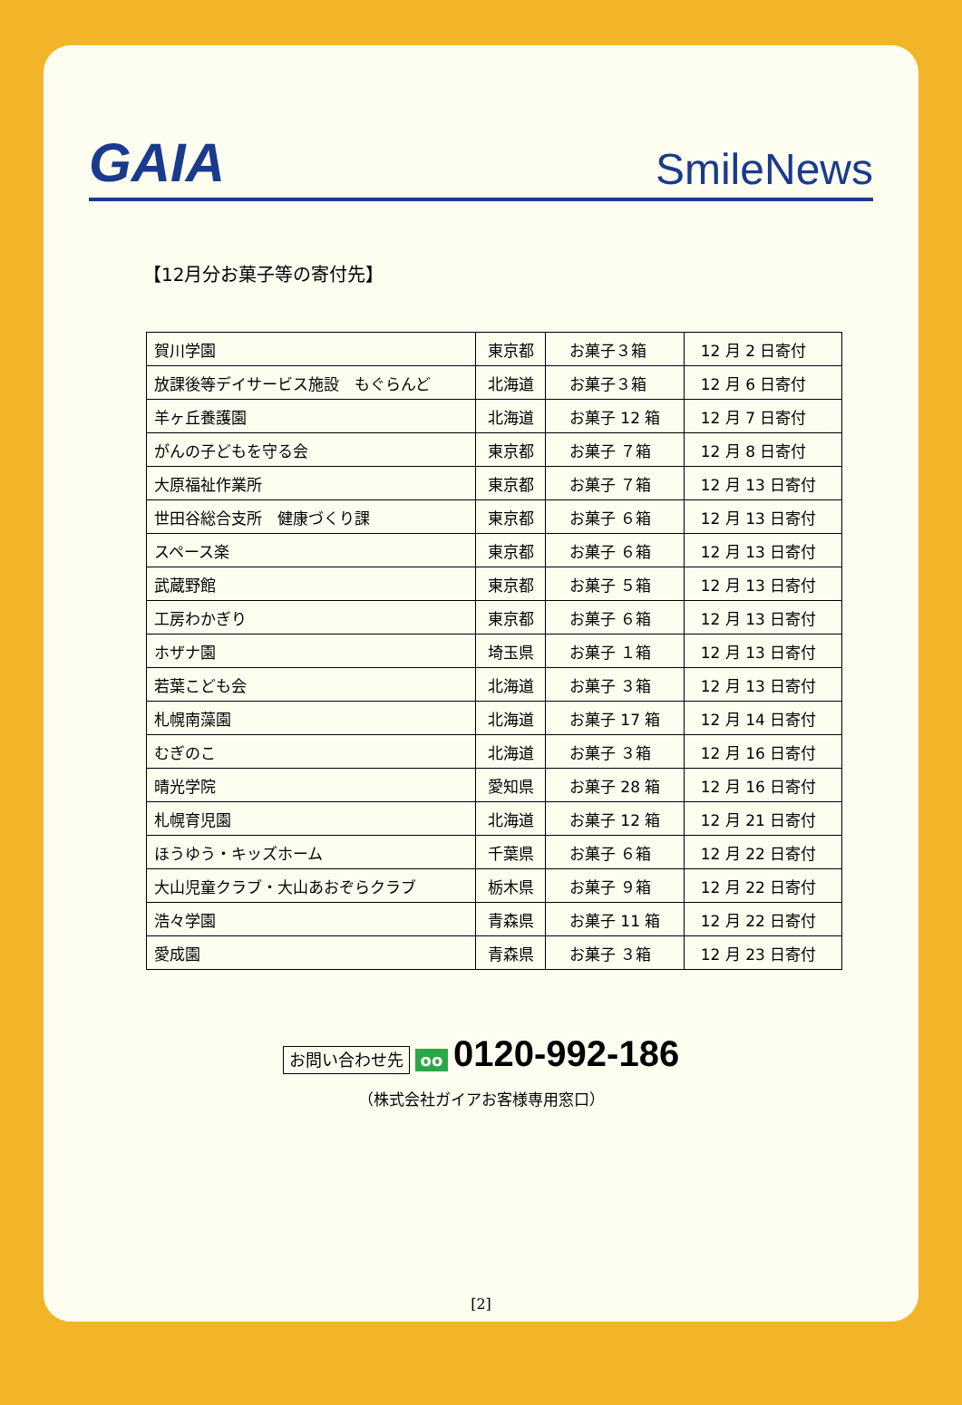GAIA SmileNews
【12月分お菓子等の寄付先】
| 賀川学園 | 東京都 | お菓子３箱 | 12 月 2 日寄付 |
| 放課後等デイサービス施設 もぐらんど | 北海道 | お菓子３箱 | 12 月 6 日寄付 |
| 羊ヶ丘養護園 | 北海道 | お菓子 12 箱 | 12 月 7 日寄付 |
| がんの子どもを守る会 | 東京都 | お菓子 ７箱 | 12 月 8 日寄付 |
| 大原福祉作業所 | 東京都 | お菓子 ７箱 | 12 月 13 日寄付 |
| 世田谷総合支所 健康づくり課 | 東京都 | お菓子 ６箱 | 12 月 13 日寄付 |
| スペース楽 | 東京都 | お菓子 ６箱 | 12 月 13 日寄付 |
| 武蔵野館 | 東京都 | お菓子 ５箱 | 12 月 13 日寄付 |
| 工房わかぎり | 東京都 | お菓子 ６箱 | 12 月 13 日寄付 |
| ホザナ園 | 埼玉県 | お菓子 １箱 | 12 月 13 日寄付 |
| 若葉こども会 | 北海道 | お菓子 ３箱 | 12 月 13 日寄付 |
| 札幌南藻園 | 北海道 | お菓子 17 箱 | 12 月 14 日寄付 |
| むぎのこ | 北海道 | お菓子 ３箱 | 12 月 16 日寄付 |
| 晴光学院 | 愛知県 | お菓子 28 箱 | 12 月 16 日寄付 |
| 札幌育児園 | 北海道 | お菓子 12 箱 | 12 月 21 日寄付 |
| ほうゆう・キッズホーム | 千葉県 | お菓子 ６箱 | 12 月 22 日寄付 |
| 大山児童クラブ・大山あおぞらクラブ | 栃木県 | お菓子 ９箱 | 12 月 22 日寄付 |
| 浩々学園 | 青森県 | お菓子 11 箱 | 12 月 22 日寄付 |
| 愛成園 | 青森県 | お菓子 ３箱 | 12 月 23 日寄付 |
お問い合わせ先 oo 0120-992-186
（株式会社ガイアお客様専用窓口）
[2]